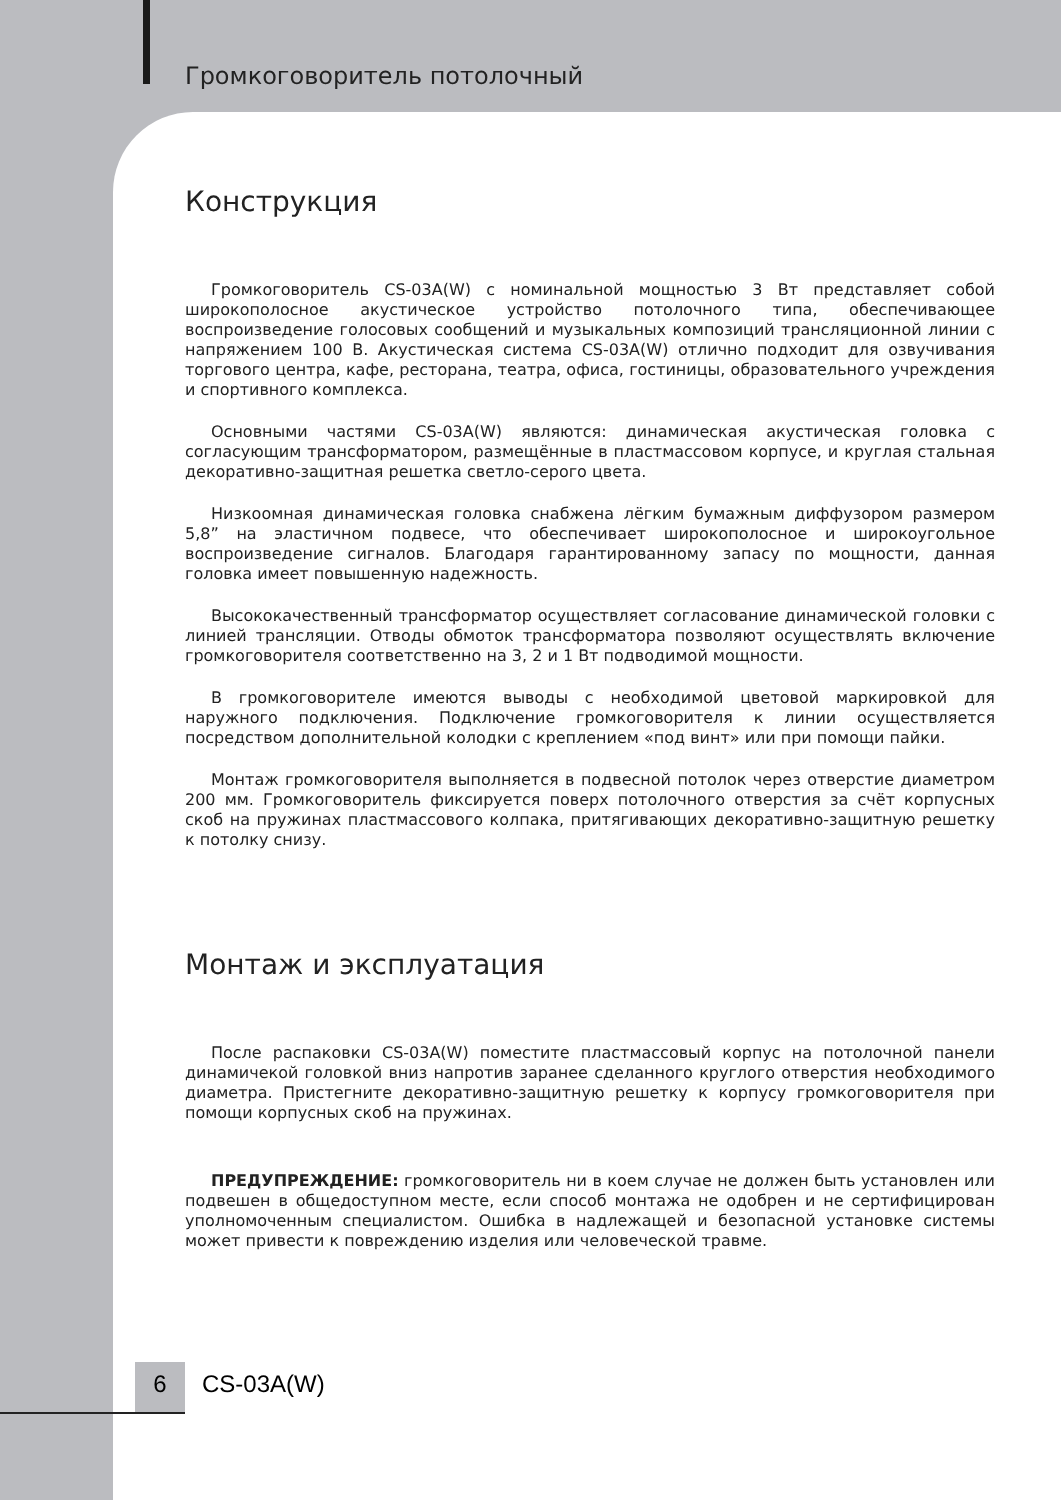Громкоговоритель потолочный
Конструкция
Громкоговоритель CS-03A(W) с номинальной мощностью 3 Вт представляет собой широкополосное акустическое устройство потолочного типа, обеспечивающее воспроизведение голосовых сообщений и музыкальных композиций трансляционной линии с напряжением 100 В. Акустическая система CS-03A(W) отлично подходит для озвучивания торгового центра, кафе, ресторана, театра, офиса, гостиницы, образовательного учреждения и спортивного комплекса.
Основными частями CS-03A(W) являются: динамическая акустическая головка с согласующим трансформатором, размещённые в пластмассовом корпусе, и круглая стальная декоративно-защитная решетка светло-серого цвета.
Низкоомная динамическая головка снабжена лёгким бумажным диффузором размером 5,8” на эластичном подвесе, что обеспечивает широкополосное и широкоугольное воспроизведение сигналов. Благодаря гарантированному запасу по мощности, данная головка имеет повышенную надежность.
Высококачественный трансформатор осуществляет согласование динамической головки с линией трансляции. Отводы обмоток трансформатора позволяют осуществлять включение громкоговорителя соответственно на 3, 2 и 1 Вт подводимой мощности.
В громкоговорителе имеются выводы с необходимой цветовой маркировкой для наружного подключения. Подключение громкоговорителя к линии осуществляется посредством дополнительной колодки с креплением «под винт» или при помощи пайки.
Монтаж громкоговорителя выполняется в подвесной потолок через отверстие диаметром 200 мм. Громкоговоритель фиксируется поверх потолочного отверстия за счёт корпусных скоб на пружинах пластмассового колпака, притягивающих декоративно-защитную решетку к потолку снизу.
Монтаж и эксплуатация
После распаковки CS-03A(W) поместите пластмассовый корпус на потолочной панели динамичекой головкой вниз напротив заранее сделанного круглого отверстия необходимого диаметра. Пристегните декоративно-защитную решетку к корпусу громкоговорителя при помощи корпусных скоб на пружинах.
ПРЕДУПРЕЖДЕНИЕ: громкоговоритель ни в коем случае не должен быть установлен или подвешен в общедоступном месте, если способ монтажа не одобрен и не сертифицирован уполномоченным специалистом. Ошибка в надлежащей и безопасной установке системы может привести к повреждению изделия или человеческой травме.
6 CS-03A(W)